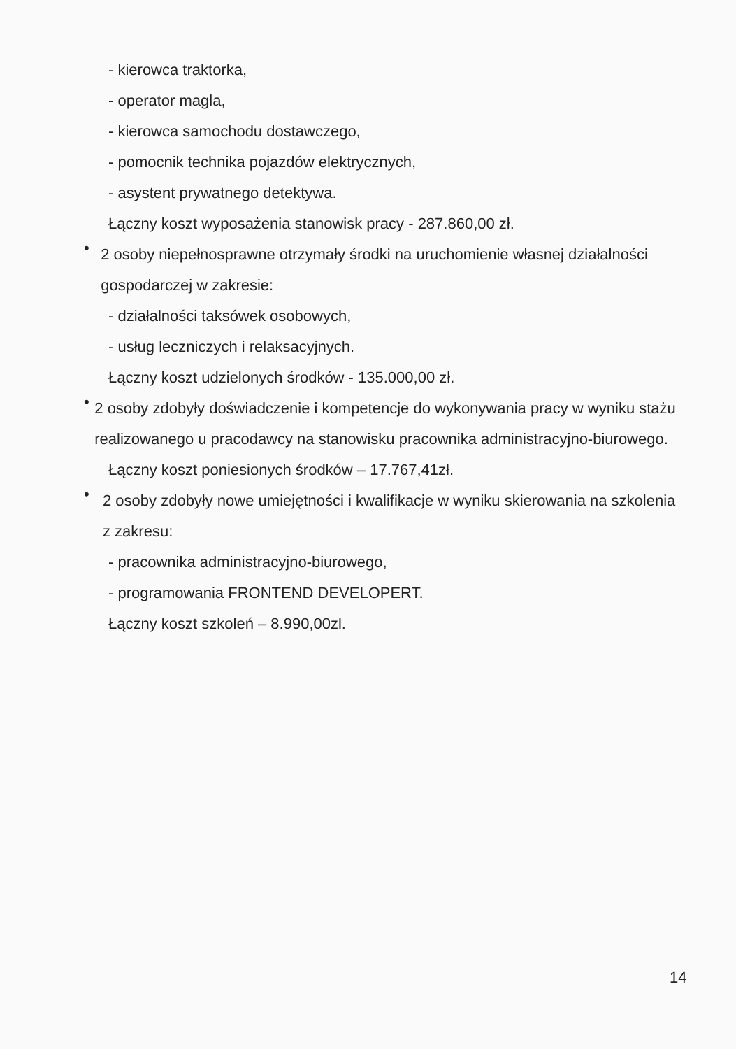- kierowca traktorka,
- operator magla,
- kierowca samochodu dostawczego,
- pomocnik technika pojazdów elektrycznych,
- asystent prywatnego detektywa.
Łączny koszt wyposażenia stanowisk pracy - 287.860,00 zł.
•
2 osoby niepełnosprawne otrzymały środki na uruchomienie własnej działalności gospodarczej w zakresie:
- działalności taksówek osobowych,
- usług leczniczych i relaksacyjnych.
Łączny koszt udzielonych środków - 135.000,00 zł.
•
2 osoby zdobyły doświadczenie i kompetencje do wykonywania pracy w wyniku stażu realizowanego u pracodawcy na stanowisku pracownika administracyjno-biurowego.
Łączny koszt poniesionych środków – 17.767,41zł.
•
2 osoby zdobyły nowe umiejętności i kwalifikacje w wyniku skierowania na szkolenia z zakresu:
- pracownika administracyjno-biurowego,
- programowania FRONTEND DEVELOPERT.
Łączny koszt szkoleń – 8.990,00zl.
14